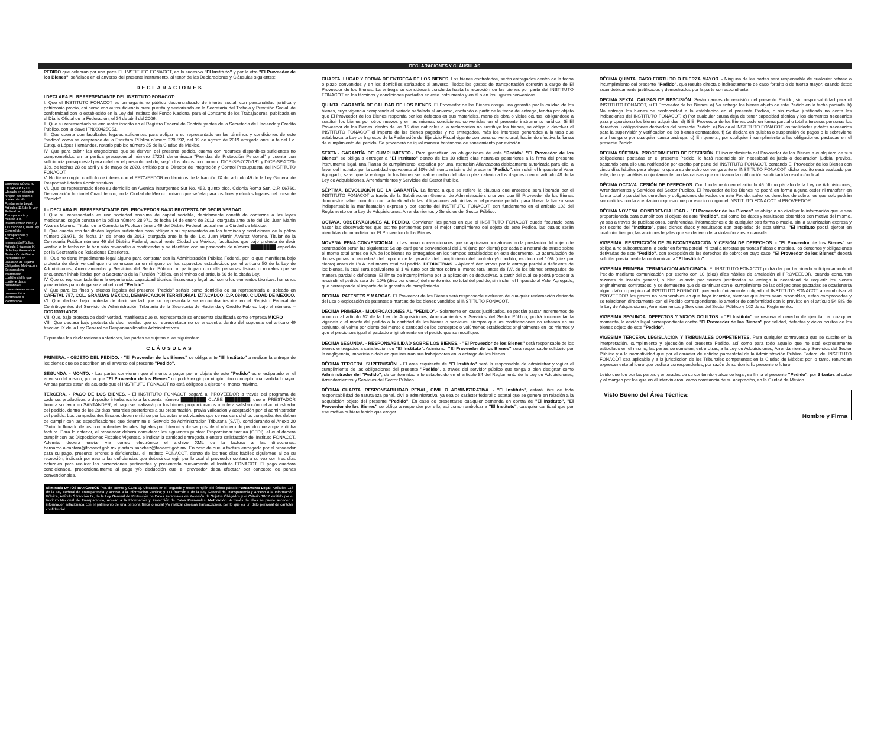DECLARACIONES Y CLÁUSULAS
Eliminado NÚMERO DE PASAPORTE. Ubicado en el quinto renglón del décimo primer párrafo. Fundamento Legal: Artículos 116 de la Ley Federal de Transparencia y Acceso a la Información Pública; y 113 fracción I, de la Ley General de Transparencia y Acceso a la Información Pública, Artículo 3 fracción IX, de la Ley General de Protección de Datos Personales en Posesión de Sujetos Obligados. Motivación: Se considera información confidencial la que contiene datos personales concernientes a una persona física identificada o identificable.
PEDIDO que celebran por una parte EL INSTITUTO FONACOT, en lo sucesivo "El Instituto" y por la otra "El Proveedor de los Bienes", señalado en el anverso del presente instrumento, al tenor de las Declaraciones y Cláusulas siguientes:
DECLARACIONES
I DECLARA EL REPRESENTANTE DEL INSTITUTO FONACOT:
I. Que el INSTITUTO FONACOT es un organismo público descentralizado de interés social, con personalidad jurídica y patrimonio propio, así como con autosuficiencia presupuestal y sectorizado en la Secretaría del Trabajo y Previsión Social, de conformidad con lo establecido en la Ley del Instituto del Fondo Nacional para el Consumo de los Trabajadores, publicada en el Diario Oficial de la Federación, el 24 de abril del 2006.
II. Que su representado se encuentra inscrito en el Registro Federal de Contribuyentes de la Secretaría de Hacienda y Crédito Público, con la clave IFN060425C53.
III. Que cuenta con facultades legales suficientes para obligar a su representado en los términos y condiciones de este "pedido" como se desprende de la Escritura Pública número 220,592, del 09 de agosto de 2019 otorgada ante la fe del Lic. Eutiquio López Hernández, notario público número 35 de la Ciudad de México.
IV. Que para cubrir las erogaciones que se deriven del presente pedido, cuenta con recursos disponibles suficientes no comprometidos en la partida presupuestal número 27201 denominada "Prendas de Protección Personal" y cuenta con suficiencia presupuestal para celebrar el presente pedido, según los oficios con número DICP-SP-2020-131 y DICP-SP-2020-139, de fechas 28 de abril y 6 de mayo de 2020, emitido por el Director de Integración y Control Presupuestal del INSTITUTO FONACOT.
V. No tiene ningún conflicto de interés con el PROVEEDOR en términos de la fracción IX del artículo 49 de la Ley General de Responsabilidades Administrativas.
VI. Que su representado tiene su domicilio en Avenida Insurgentes Sur No. 452, quinto piso, Colonia Roma Sur, C.P. 06760, Demarcación territorial Cuauhtémoc, en la Ciudad de México, mismo que señala para los fines y efectos legales del presente "Pedido".
II.- DECLARA EL REPRESENTANTE DEL PROVEEDOR BAJO PROTESTA DE DECIR VERDAD:
I. Que su representada es una sociedad anónima de capital variable, debidamente constituida conforme a las leyes mexicanas, según consta en la póliza número 28,971, de fecha 14 de enero de 2013, otorgada ante la fe del Lic. Juan Martin Alvarez Moreno, Titular de la Correduría Publica número 46 del Distrito Federal, actualmente Ciudad de México.
II. Que cuenta con facultades legales suficientes para obligar a su representada en los términos y condiciones de la póliza número 28,971, de fecha 14 de enero de 2013, otorgada ante la fe del Lic. Juan Martin Alvarez Moreno, Titular de la Correduría Publica número 46 del Distrito Federal, actualmente Ciudad de México., facultades que bajo protesta de decir verdad a la fecha no le han sido revocadas o modificadas y se identifica con su pasaporte de número ████████ expedido por la Secretaría de Relaciones Exteriores.
III. Que no tiene impedimento legal alguno para contratar con la Administración Pública Federal, por lo que manifiesta bajo protesta de decir verdad que no se encuentra en ninguno de los supuestos establecidos por el artículo 50 de la Ley de Adquisiciones, Arrendamientos y Servicios del Sector Público, ni participan con ella personas físicas o morales que se encuentran inhabilitadas por la Secretaría de la Función Pública, en términos del artículo 60 de la citada Ley.
IV. Que su representada tiene la experiencia, capacidad técnica, financiera y legal, así como los elementos técnicos, humanos y materiales para obligarse al objeto del "Pedido".
V. Que para los fines y efectos legales del presente "Pedido" señala como domicilio de su representada el ubicado en CAFETAL 757, COL. GRANJAS MÉXICO, DEMARCACIÓN TERRITORIAL IZTACALCO, C.P. 08400, CIUDAD DE MÉXICO.
VI. Que declara bajo protesta de decir verdad que su representada se encuentra inscrita en el Registro Federal de Contribuyentes del Servicio de Administración Tributaria de la Secretaría de Hacienda y Crédito Publico bajo el número. – CCR130114DG9
VII. Que, bajo protesta de decir verdad, manifiesta que su representada se encuentra clasificada como empresa MICRO
VIII. Que declara bajo protesta de decir verdad que su representada no se encuentra dentro del supuesto del artículo 49 fracción IX de la Ley General de Responsabilidades Administrativas.
Expuestas las declaraciones anteriores, las partes se sujetan a las siguientes:
CLÁUSULAS
PRIMERA. - OBJETO DEL PEDIDO. - "El Proveedor de los Bienes" se obliga ante "El Instituto" a realizar la entrega de los bienes que se describen en el anverso del presente "Pedido".
SEGUNDA. - MONTO. - Las partes convienen que el monto a pagar por el objeto de este "Pedido" es el estipulado en el anverso del mismo, por lo que "El Proveedor de los Bienes" no podrá exigir por ningún otro concepto una cantidad mayor. Ambas partes están de acuerdo que el INSTITUTO FONACOT no está obligado a ejercer el monto máximo.
TERCERA. - PAGO DE LOS BIENES. - El INSTITUTO FONACOT pagará al PROVEEDOR a través del programa de cadenas productivas o deposito interbancario a la cuenta número ████████ CLABE ████████, que el PRESTADOR tiene a su favor en SANTANDER, el pago se realizará por los bienes proporcionados a entera satisfacción del administrador del pedido, dentro de los 20 días naturales posteriores a su presentación, previa validación y aceptación por el administrador del pedido. Los comprobantes fiscales deben emitirse por los actos o actividades que se realicen, dichos comprobantes deben de cumplir con las especificaciones que determine el Servicio de Administración Tributaria (SAT), considerando el Anexo 20 "Guía de llenado de los comprobantes fiscales digitales por Internet y de ser posible el número de pedido que ampara dicha factura. Para lo anterior, el proveedor deberá considerar los siguientes puntos: Proporcionar factura (CFDI), el cual deberá cumplir con las Disposiciones Fiscales Vigentes, e indicar la cantidad entregada a entera satisfacción del Instituto FONACOT. Además deberá enviar vía correo electrónico el archivo XML de la factura a las direcciones: bernardo.alcantara@fonacot.gob.mx y arturo.sanchez@fonacot.gob.mx. En caso de que la factura entregada por el proveedor para su pago, presente errores o deficiencias, el Instituto FONACOT, dentro de los tres días hábiles siguientes al de su recepción, indicará por escrito las deficiencias que deberá corregir, por lo cual el proveedor contará a su vez con tres días naturales para realizar las correcciones pertinentes y presentarla nuevamente al Instituto FONACOT. El pago quedará condicionado, proporcionalmente al pago y/o deducción que el proveedor deba efectuar por concepto de penas convencionales.
Eliminado DATOS BANCARIOS (No. de cuenta y CLABE). Ubicados en el segundo y tercer renglón del último párrafo Fundamento Legal: Artículos 116 de la Ley Federal de Transparencia y Acceso a la Información Pública; y 113 fracción I, de la Ley General de Transparencia y Acceso a la Información Pública, Artículo 3 fracción IX, de la Ley General de Protección de Datos Personales en Posesión de Sujetos Obligados y el Criterio 10/17 emitido por el Instituto Nacional de Transparencia, Acceso a la Información y Protección de Datos Personales; Motivación: A través de ellos se puede acceder a información relacionada con el patrimonio de una persona física o moral y/o realizar diversas transacciones, por lo que es un dato personal de carácter confidencial.
CUARTA. LUGAR Y FORMA DE ENTREGA DE LOS BIENES. Los bienes contratados, serán entregados dentro de la fecha o plazo convenidos y en los domicilios señalados al anverso. Todos los gastos de transportación correrán a cargo de El Proveedor de los Bienes. La entrega se considerará concluida hasta la recepción de los bienes por parte del INSTITUTO FONACOT en los términos y condiciones pactadas en este instrumento y en él o en los lugares convenidos
QUINTA. GARANTÍA DE CALIDAD DE LOS BIENES. El Proveedor de los Bienes otorga una garantía por la calidad de los bienes, cuya vigencia comprenda el periodo señalado al anverso, contando a partir de la fecha de entrega, tendrá por objeto que El Proveedor de los Bienes responda por los defectos en sus materiales, mano de obra o vicios ocultos, obligándose a sustituir los bienes por otros nuevos y en las mismas condiciones convenidas en el presente instrumento jurídico. Si El Proveedor de los Bienes, dentro de los 15 días naturales a la reclamación no sustituye los bienes, se obliga a devolver al INSTITUTO FONACOT el importe de los bienes pagados y no entregados, más los intereses generados a la tasa que establezca la Ley de Ingresos de la Federación del Ejercicio Fiscal vigente con pena convencional, haciendo efectiva la fianza de cumplimiento del pedido. Se procederá de igual manera tratándose de saneamiento por evicción.
SEXTA.- GARANTÍA DE CUMPLIMIENTO.- Para garantizar las obligaciones de este "Pedido" "El Proveedor de los Bienes" se obliga a entregar a "El Instituto" dentro de los 10 (diez) días naturales posteriores a la firma del presente instrumento legal, una Fianza de cumplimiento, expedida por una Institución Afianzadora debidamente autorizada para ello, a favor del Instituto, por la cantidad equivalente al 10% del monto máximo del presente "Pedido", sin incluir el Impuesto al Valor Agregado, salvo que la entrega de los bienes se realice dentro del citado plazo atento a los dispuesto en el artículo 48 de la Ley de Adquisiciones, Arrendamientos y Servicios del Sector Público.
SÉPTIMA. DEVOLUCIÓN DE LA GARANTÍA. La fianza a que se refiere la cláusula que antecede será liberada por el INSTITUTO FONACOT a través de la Subdirección General de Administración, una vez que El Proveedor de los Bienes demuestre haber cumplido con la totalidad de las obligaciones adquiridas en el presente pedido; para liberar la fianza será indispensable la manifestación expresa y por escrito del INSTITUTO FONACOT, con fundamento en el artículo 103 del Reglamento de la Ley de Adquisiciones, Arrendamientos y Servicios del Sector Público.
OCTAVA. OBSERVACIONES AL PEDIDO. Convienen las partes en que el INSTITUTO FONACOT queda facultado para hacer las observaciones que estime pertinentes para el mejor cumplimiento del objeto de este Pedido, las cuales serán atendidas de inmediato por El Proveedor de los Bienes.
NOVENA. PENA CONVENCIONAL. - Las penas convencionales que se aplicarán por atrasos en la prestación del objeto de contratación serán las siguientes: Se aplicará pena convencional del 1 % (uno por ciento) por cada día natural de atraso sobre el monto total antes de IVA de los bienes no entregados en los tiempos establecidos en este documento. La acumulación de dichas penas no excederá del importe de la garantía del cumplimiento del contrato y/o pedido, es decir del 10% (diez por ciento) antes de I.V.A. del monto total del pedido. DEDUCTIVAS. - Aplicará deductivas por la entrega parcial o deficiente de los bienes, la cual será equivalente al 1 % (uno por ciento) sobre el monto total antes de IVA de los bienes entregados de manera parcial o deficiente. El límite de incumplimiento por la aplicación de deductivas, a partir del cual se podrá proceder a rescindir el pedido será del 10% (diez por ciento) del monto máximo total del pedido, sin incluir el Impuesto al Valor Agregado, que corresponde al importe de la garantía de cumplimiento.
DECIMA. PATENTES Y MARCAS. El Proveedor de los Bienes será responsable exclusivo de cualquier reclamación derivada del uso o explotación de patentes o marcas de los bienes vendidos al INSTITUTO FONACOT.
DECIMA PRIMERA.- MODIFICACIONES AL "PEDIDO".- Solamente en casos justificados, se podrán pactar incrementos de acuerdo al artículo 52 de la Ley de Adquisiciones, Arrendamientos y Servicios del Sector Público, podrá incrementar la vigencia o el monto del pedido o la cantidad de los bienes o servicios, siempre que las modificaciones no rebasen en su conjunto, el veinte por ciento del monto o cantidad de los conceptos o volúmenes establecidos originalmente en los mismos y que el precio sea igual al pactado originalmente en el pedido que se modifique.
DECIMA SEGUNDA. - RESPONSABILIDAD SOBRE LOS BIENES. - "El Proveedor de los Bienes" será responsable de los bienes entregados a satisfacción de "El Instituto". Asimismo, "El Proveedor de los Bienes" será responsable solidario por la negligencia, impericia o dolo en que incurran sus trabajadores en la entrega de los bienes.
DÉCIMA TERCERA. SUPERVISIÓN. - El área requirente de "El Instituto" será la responsable de administrar y vigilar el cumplimiento de las obligaciones del presente "Pedido", a través del servidor público que tenga a bien designar como Administrador del "Pedido", de conformidad a lo establecido en el artículo 84 del Reglamento de la Ley de Adquisiciones, Arrendamientos y Servicios del Sector Público.
DÉCIMA CUARTA. RESPONSABILIDAD PENAL, CIVIL O ADMINISTRATIVA. - "El Instituto", estará libre de toda responsabilidad de naturaleza penal, civil o administrativa, ya sea de carácter federal o estatal que se genere en relación a la adquisición objeto del presente "Pedido". En caso de presentarse cualquier demanda en contra de "El Instituto", "El Proveedor de los Bienes" se obliga a responder por ello, así como rembolsar a "El Instituto", cualquier cantidad que por ese motivo hubiere tenido que erogar.
DÉCIMA QUINTA. CASO FORTUITO O FUERZA MAYOR. - Ninguna de las partes será responsable de cualquier retraso o incumplimiento del presente "Pedido", que resulte directa o indirectamente de caso fortuito o de fuerza mayor, cuando éstos sean debidamente justificados y demostrados por la parte correspondiente.
DECIMA SEXTA. CAUSAS DE RESCISIÓN. Serán causas de rescisión del presente Pedido, sin responsabilidad para el INSTITUTO FONACOT, si El Proveedor de los Bienes: a) No entrega los bienes objeto de este Pedido en la fecha pactada. b) No entrega los bienes de conformidad a lo establecido en el presente Pedido, o sin motivo justificado no acata las indicaciones del INSTITUTO FONACOT. c) Por cualquier causa deja de tener capacidad técnica y los elementos necesarios para proporcionar los bienes adquiridos. d) Si El Proveedor de los Bienes cede en forma parcial o total a terceras personas los derechos u obligaciones derivados del presente Pedido. e) No da al INSTITUTO FONACOT las facilidades y datos necesarios para la supervisión y verificación de los bienes contratados. f) Se declara en quiebra o suspensión de pagos o le sobreviene una huelga o por cualquier causa análoga. g) En general, por cualquier incumplimiento a las obligaciones pactadas en el presente Pedido.
DECIMA SÉPTIMA. PROCEDIMIENTO DE RESCISIÓN. El incumplimiento del Proveedor de los Bienes a cualquiera de sus obligaciones pactadas en el presente Pedido, lo hará rescindible sin necesidad de juicio o declaración judicial previos, bastando para ello una notificación por escrito por parte del INSTITUTO FONACOT, contando El Proveedor de los Bienes con cinco días hábiles para alegar lo que a su derecho convenga ante el INSTITUTO FONACOT, dicho escrito será evaluado por éste, de cuyo análisis conjuntamente con las causas que motivaron la notificación se dictará la resolución final.
DÉCIMA OCTAVA. CESIÓN DE DERECHOS. Con fundamento en el artículo 46 último párrafo de la Ley de Adquisiciones, Arrendamientos y Servicios del Sector Publico. El Proveedor de los Bienes no podrá en forma alguna ceder ni transferir en forma total o parcial los derechos y obligaciones derivados de este Pedido, salvo los derechos de cobro, los que solo podrán ser cedidos con la aceptación expresa que por escrito otorgue el INSTITUTO FONACOT al PROVEEDOR.
DÉCIMA NOVENA. CONFIDENCIALIDAD.-. "El Proveedor de los Bienes" se obliga a no divulgar la información que le sea proporcionada para cumplir con el objeto de este "Pedido", así como los datos y resultados obtenidos con motivo del mismo, ya sea a través de publicaciones, conferencias, informaciones o de cualquier otra forma o medio, sin la autorización expresa y por escrito del "Instituto", pues dichos datos y resultados son propiedad de esta última. "El Instituto podrá ejercer en cualquier tiempo, las acciones legales que se deriven de la violación a esta cláusula.
VIGESIMA. RESTRICCIÓN DE SUBCONTRATACIÓN Y CESIÓN DE DERECHOS. - "El Proveedor de los Bienes" se obliga a no subcontratar ni a ceder en forma parcial, ni total a terceras personas físicas o morales, los derechos y obligaciones derivadas de este "Pedido", con excepción de los derechos de cobro; en cuyo caso, "El Proveedor de los Bienes" deberá solicitar previamente la conformidad a "El Instituto".
VIGESIMA PRIMERA. TERMINACION ANTICIPADA. El INSTITUTO FONACOT podrá dar por terminado anticipadamente el Pedido mediante comunicación por escrito con 10 (diez) días hábiles de antelación al PROVEEDOR, cuando concurran razones de interés general, o bien, cuando por causas justificadas se extinga la necesidad de requerir los bienes originalmente contratados, y se demuestre que de continuar con el cumplimiento de las obligaciones pactadas se ocasionaría algún daño o perjuicio al INSTITUTO FONACOT quedando únicamente obligado el INSTITUTO FONACOT a reembolsar al PROVEEDOR los gastos no recuperables en que haya incurrido, siempre que éstos sean razonables, estén comprobados y se relacionen directamente con el Pedido correspondiente, lo anterior de conformidad con lo previsto en el artículo 54 BIS de la Ley de Adquisiciones, Arrendamientos y Servicios del Sector Público y 102 de su Reglamento..
VIGESIMA SEGUNDA. DEFECTOS Y VICIOS OCULTOS. - "El Instituto" se reserva el derecho de ejercitar, en cualquier momento, la acción legal correspondiente contra "El Proveedor de los Bienes" por calidad, defectos y vicios ocultos de los bienes objeto de este "Pedido".
VIGESIMA TERCERA. LEGISLACIÓN Y TRIBUNALES COMPETENTES. Para cualquier controversia que se suscite en la interpretación, cumplimiento y ejecución del presente Pedido, así como para todo aquello que no esté expresamente estipulado en el mismo, las partes se someten, entre otras, a la Ley de Adquisiciones, Arrendamientos y Servicios del Sector Público y a la normatividad que por el carácter de entidad paraestatal de la Administración Pública Federal del INSTITUTO FONACOT sea aplicable y a la jurisdicción de los Tribunales competentes en la Ciudad de México; por lo tanto, renuncian expresamente al fuero que pudiera corresponderles, por razón de su domicilio presente o futuro.
Leído que fue por las partes y enteradas de su contenido y alcance legal, se firma el presente "Pedido", por 3 tantos al calce y al margen por los que en él intervinieron, como constancia de su aceptación, en la Ciudad de México.
Visto Bueno del Área Técnica:
Nombre y Firma